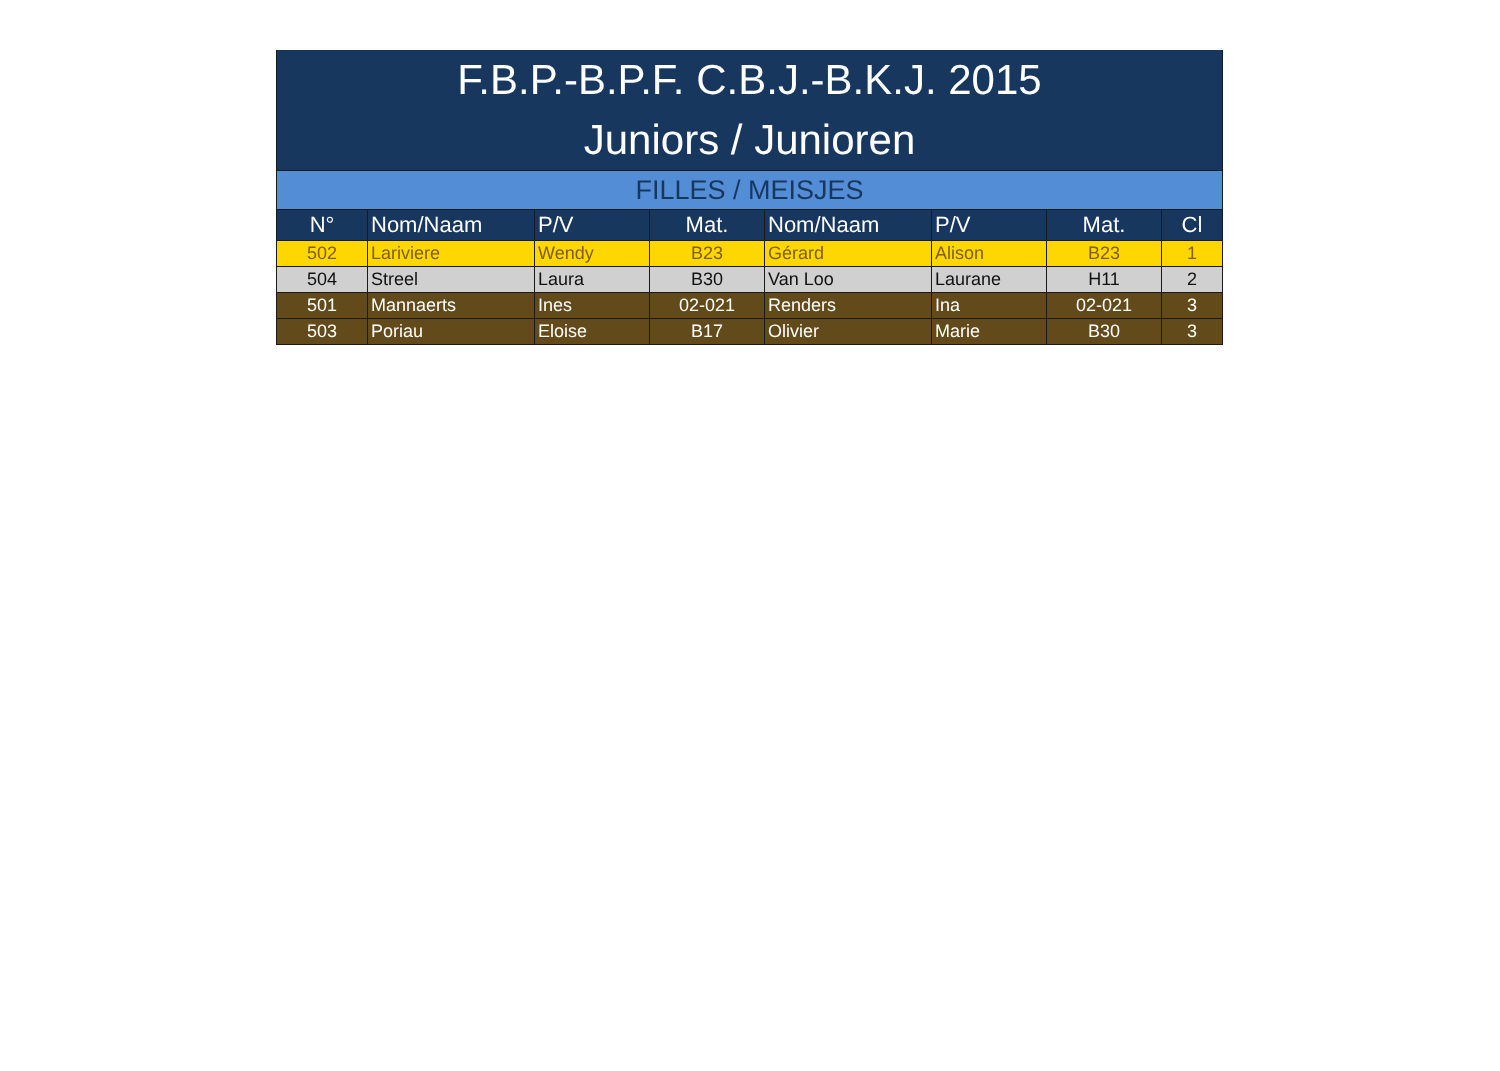| F.B.P.-B.P.F. C.B.J.-B.K.J. 2015 | | | | | | | |
| Juniors / Junioren | | | | | | | |
| FILLES / MEISJES | | | | | | | |
| N° | Nom/Naam | P/V | Mat. | Nom/Naam | P/V | Mat. | Cl |
| 502 | Lariviere | Wendy | B23 | Gérard | Alison | B23 | 1 |
| 504 | Streel | Laura | B30 | Van Loo | Laurane | H11 | 2 |
| 501 | Mannaerts | Ines | 02-021 | Renders | Ina | 02-021 | 3 |
| 503 | Poriau | Eloise | B17 | Olivier | Marie | B30 | 3 |